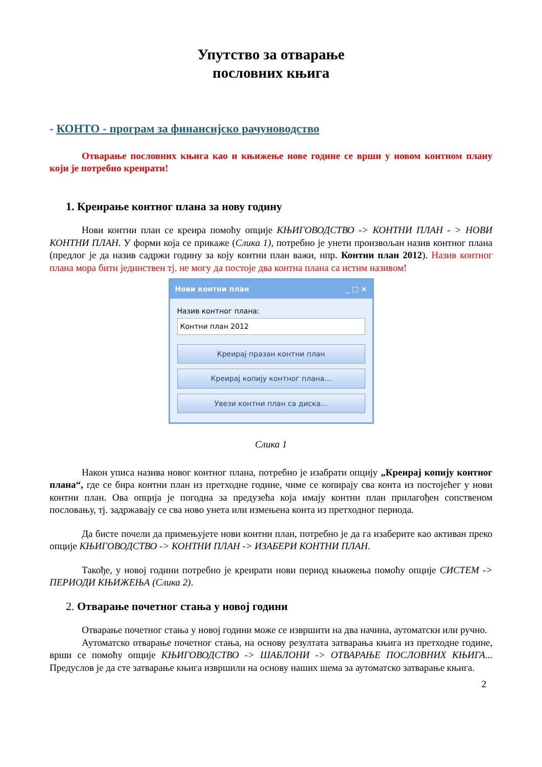Упутство за отварање
пословних књига
- КОНТО - програм за финансијско рачуноводство
Отварање пословних књига као и књижење нове године се врши у новом контном плану који је потребно креирати!
1. Креирање контног плана за нову годину
Нови контни план се креира помоћу опције КЊИГОВОДСТВО -> КОНТНИ ПЛАН - > НОВИ КОНТНИ ПЛАН. У форми која се прикаже (Слика 1), потребно је унети произвољан назив контног плана (предлог је да назив садржи годину за коју контни план важи, нпр. Контни план 2012). Назив контног плана мора бити јединствен тј. не могу да постоје два контна плана са истим називом!
Нови контни план _ □ ×
Назив контног плана:
Контни план 2012
Креирај празан контни план
Креирај копију контног плана...
Увези контни план са диска...
Слика 1
Након уписа назива новог контног плана, потребно је изабрати опцију „Креирај копију контног плана“, где се бира контни план из претходне године, чиме се копирају сва конта из постојећег у нови контни план. Ова опција је погодна за предузећа која имају контни план прилагођен сопственом пословању, тј. задржавају се сва ново унета или измењена конта из претходног периода.
Да бисте почели да примењујете нови контни план, потребно је да га изаберите као активан преко опције КЊИГОВОДСТВО -> КОНТНИ ПЛАН -> ИЗАБЕРИ КОНТНИ ПЛАН.
Такође, у новој години потребно је креирати нови период књижења помоћу опције СИСТЕМ -> ПЕРИОДИ КЊИЖЕЊА (Слика 2).
2. Отварање почетног стања у новој години
Отварање почетног стања у новој години може се извршити на два начина, аутоматски или ручно.
Аутоматско отварање почетног стања, на основу резултата затварања књига из претходне године, врши се помоћу опције КЊИГОВОДСТВО -> ШАБЛОНИ -> ОТВАРАЊЕ ПОСЛОВНИХ КЊИГА... Предуслов је да сте затварање књига извршили на основу наших шема за аутоматско затварање књига.
2